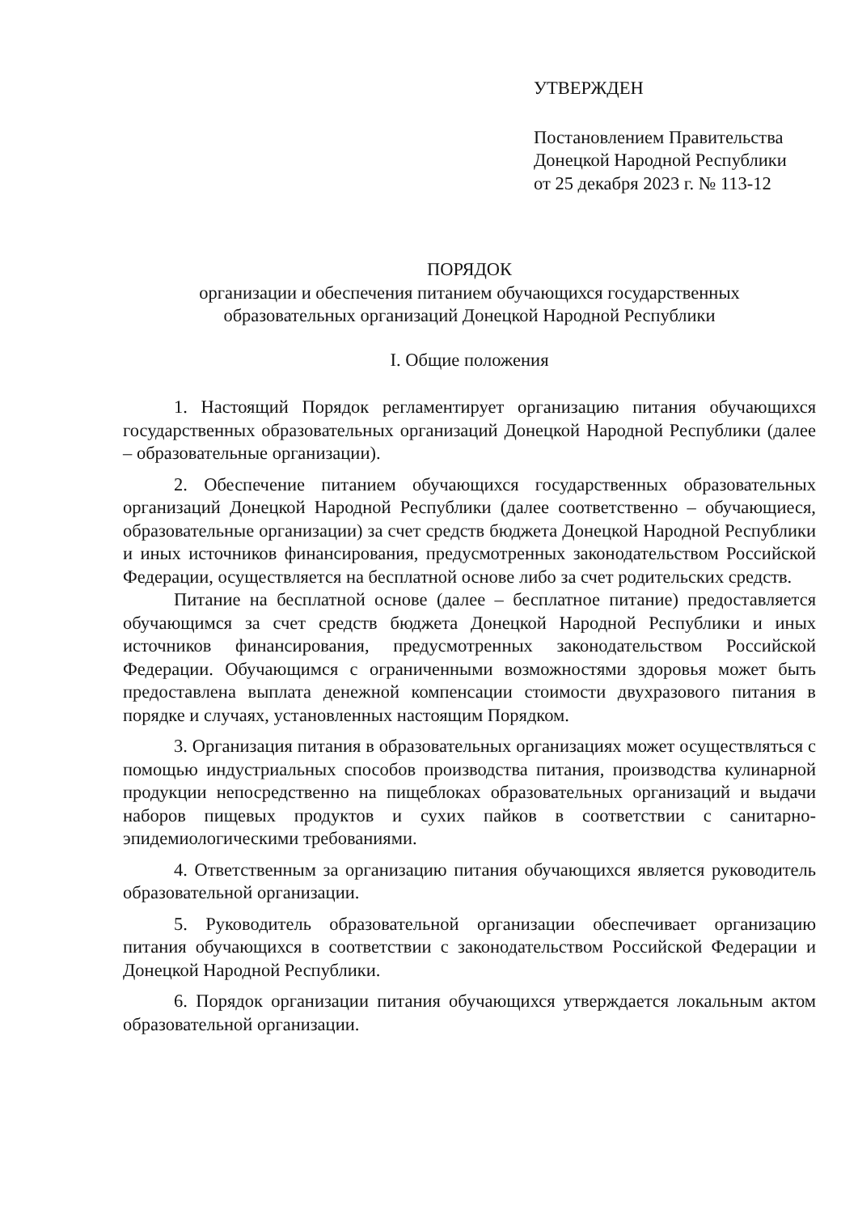УТВЕРЖДЕН
Постановлением Правительства
Донецкой Народной Республики
от 25 декабря 2023 г. № 113-12
ПОРЯДОК
организации и обеспечения питанием обучающихся государственных
образовательных организаций Донецкой Народной Республики
I. Общие положения
1. Настоящий Порядок регламентирует организацию питания обучающихся государственных образовательных организаций Донецкой Народной Республики (далее – образовательные организации).
2. Обеспечение питанием обучающихся государственных образовательных организаций Донецкой Народной Республики (далее соответственно – обучающиеся, образовательные организации) за счет средств бюджета Донецкой Народной Республики и иных источников финансирования, предусмотренных законодательством Российской Федерации, осуществляется на бесплатной основе либо за счет родительских средств.
Питание на бесплатной основе (далее – бесплатное питание) предоставляется обучающимся за счет средств бюджета Донецкой Народной Республики и иных источников финансирования, предусмотренных законодательством Российской Федерации. Обучающимся с ограниченными возможностями здоровья может быть предоставлена выплата денежной компенсации стоимости двухразового питания в порядке и случаях, установленных настоящим Порядком.
3. Организация питания в образовательных организациях может осуществляться с помощью индустриальных способов производства питания, производства кулинарной продукции непосредственно на пищеблоках образовательных организаций и выдачи наборов пищевых продуктов и сухих пайков в соответствии с санитарно-эпидемиологическими требованиями.
4. Ответственным за организацию питания обучающихся является руководитель образовательной организации.
5. Руководитель образовательной организации обеспечивает организацию питания обучающихся в соответствии с законодательством Российской Федерации и Донецкой Народной Республики.
6. Порядок организации питания обучающихся утверждается локальным актом образовательной организации.